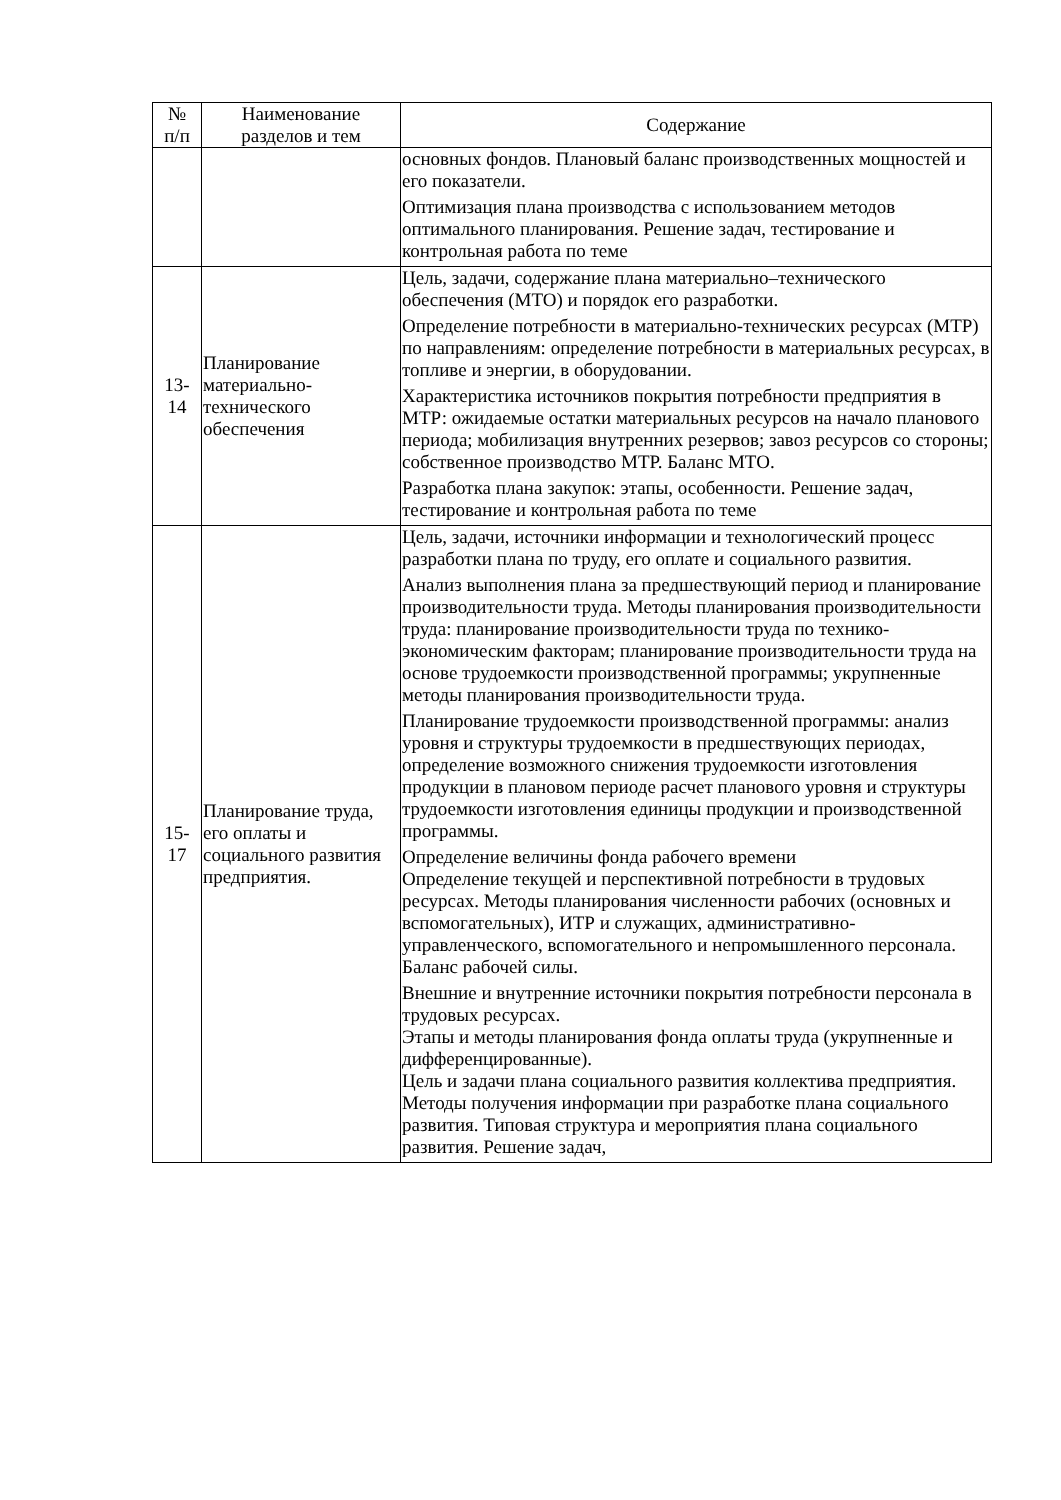| № п/п | Наименование разделов и тем | Содержание |
| --- | --- | --- |
| | | основных фондов. Плановый баланс производственных мощностей и его показатели. Оптимизация плана производства с использованием методов оптимального планирования. Решение задач, тестирование и контрольная работа по теме |
| 13- 14 | Планирование материально-технического обеспечения | Цель, задачи, содержание плана материально–технического обеспечения (МТО) и порядок его разработки. Определение потребности в материально-технических ресурсах (МТР) по направлениям: определение потребности в материальных ресурсах, в топливе и энергии, в оборудовании. Характеристика источников покрытия потребности предприятия в МТР: ожидаемые остатки материальных ресурсов на начало планового периода; мобилизация внутренних резервов; завоз ресурсов со стороны; собственное производство МТР. Баланс МТО. Разработка плана закупок: этапы, особенности. Решение задач, тестирование и контрольная работа по теме |
| 15- 17 | Планирование труда, его оплаты и социального развития предприятия. | Цель, задачи, источники информации и технологический процесс разработки плана по труду, его оплате и социального развития. Анализ выполнения плана за предшествующий период и планирование производительности труда. Методы планирования производительности труда: планирование производительности труда по технико-экономическим факторам; планирование производительности труда на основе трудоемкости производственной программы; укрупненные методы планирования производительности труда. Планирование трудоемкости производственной программы: анализ уровня и структуры трудоемкости в предшествующих периодах, определение возможного снижения трудоемкости изготовления продукции в плановом периоде расчет планового уровня и структуры трудоемкости изготовления единицы продукции и производственной программы. Определение величины фонда рабочего времени Определение текущей и перспективной потребности в трудовых ресурсах. Методы планирования численности рабочих (основных и вспомогательных), ИТР и служащих, административно-управленческого, вспомогательного и непромышленного персонала. Баланс рабочей силы. Внешние и внутренние источники покрытия потребности персонала в трудовых ресурсах. Этапы и методы планирования фонда оплаты труда (укрупненные и дифференцированные). Цель и задачи плана социального развития коллектива предприятия. Методы получения информации при разработке плана социального развития. Типовая структура и мероприятия плана социального развития. Решение задач, |